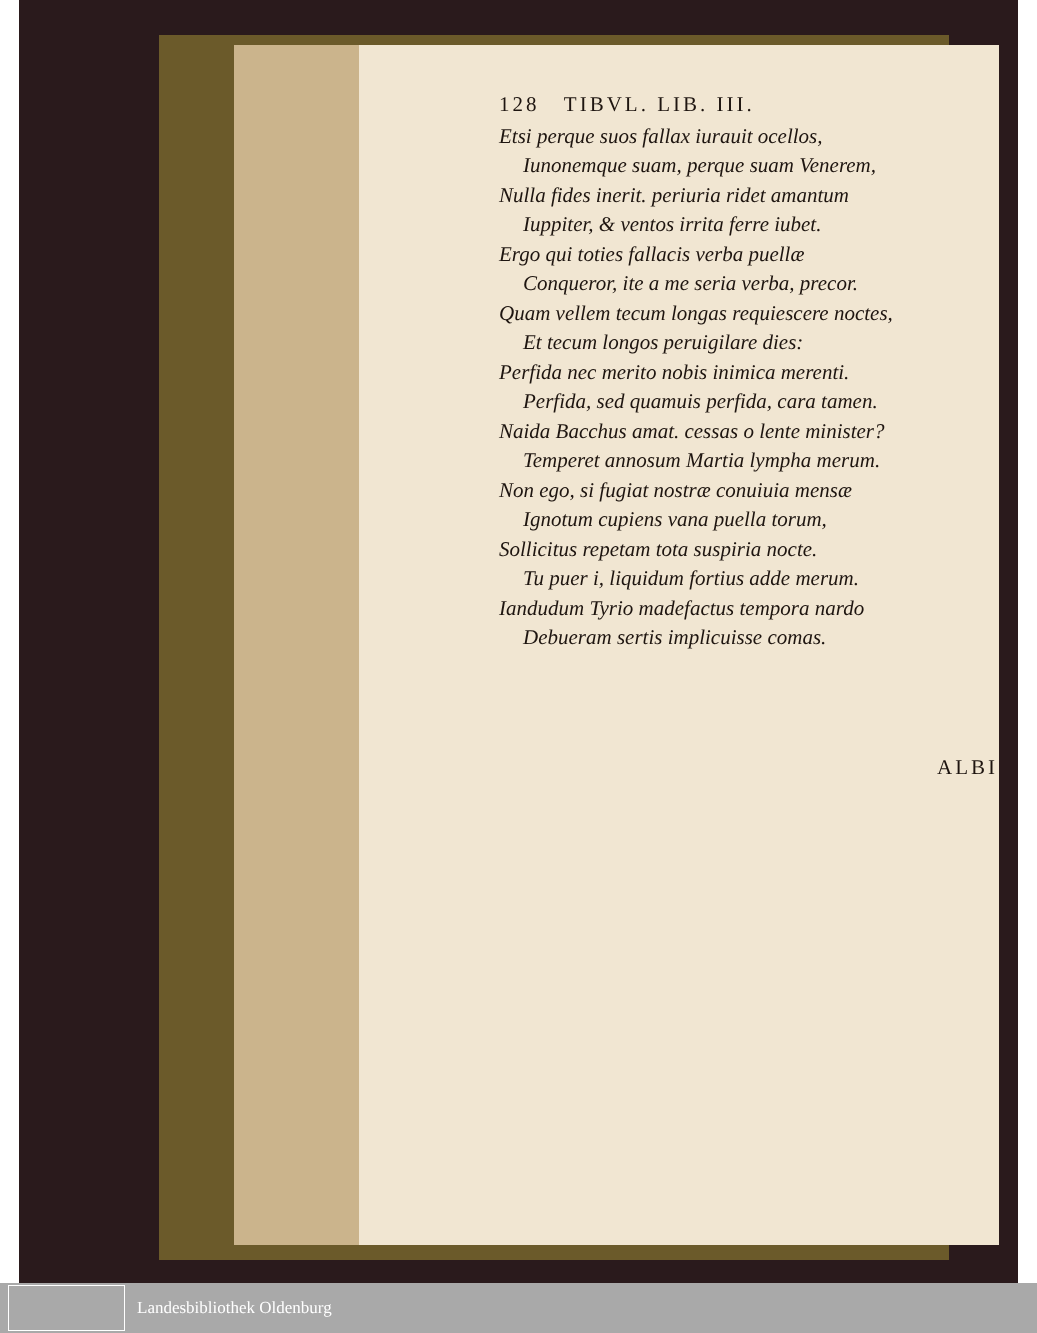128 TIBVL. LIB. III.
Etsi perque suos fallax iurauit ocellos,
Iunonemque suam, perque suam Venerem,
Nulla fides inerit. periuria ridet amantum
Iuppiter, & ventos irrita ferre iubet.
Ergo qui toties fallacis verba puellæ
Conqueror, ite a me seria verba, precor.
Quam vellem tecum longas requiescere noctes,
Et tecum longos peruigilare dies:
Perfida nec merito nobis inimica merenti.
Perfida, sed quamuis perfida, cara tamen.
Naida Bacchus amat. cessas o lente minister?
Temperet annosum Martia lympha merum.
Non ego, si fugiat nostræ conuiuia mensæ
Ignotum cupiens vana puella torum,
Sollicitus repetam tota suspiria nocte.
Tu puer i, liquidum fortius adde merum.
Iandudum Tyrio madefactus tempora nardo
Debueram sertis implicuisse comas.
ALBI
Landesbibliothek Oldenburg